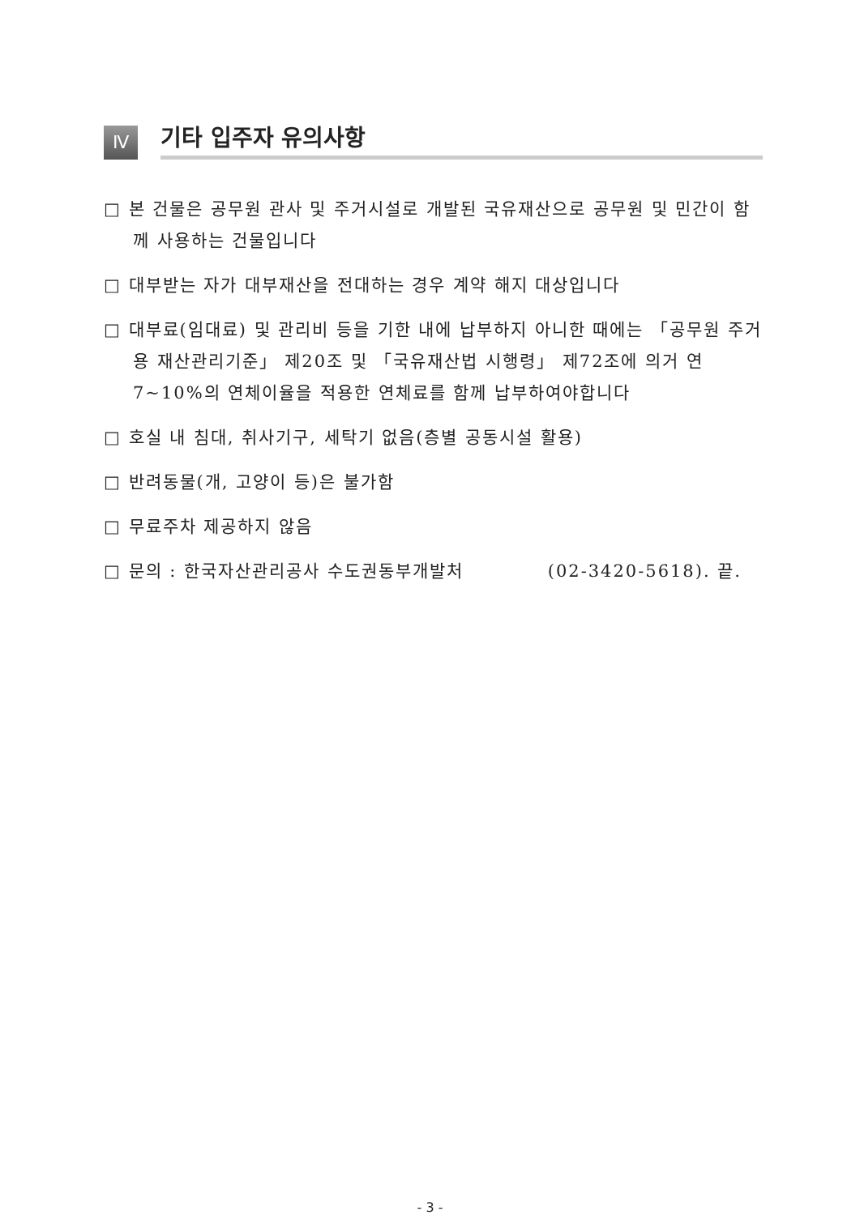Ⅳ
기타 입주자 유의사항
□ 본 건물은 공무원 관사 및 주거시설로 개발된 국유재산으로 공무원 및 민간이 함께 사용하는 건물입니다
□ 대부받는 자가 대부재산을 전대하는 경우 계약 해지 대상입니다
□ 대부료(임대료) 및 관리비 등을 기한 내에 납부하지 아니한 때에는 「공무원 주거용 재산관리기준」 제20조 및 「국유재산법 시행령」 제72조에 의거 연 7~10%의 연체이율을 적용한 연체료를 함께 납부하여야합니다
□ 호실 내 침대, 취사기구, 세탁기 없음(층별 공동시설 활용)
□ 반려동물(개, 고양이 등)은 불가함
□ 무료주차 제공하지 않음
□ 문의 : 한국자산관리공사 수도권동부개발처 (02-3420-5618). 끝.
- 3 -